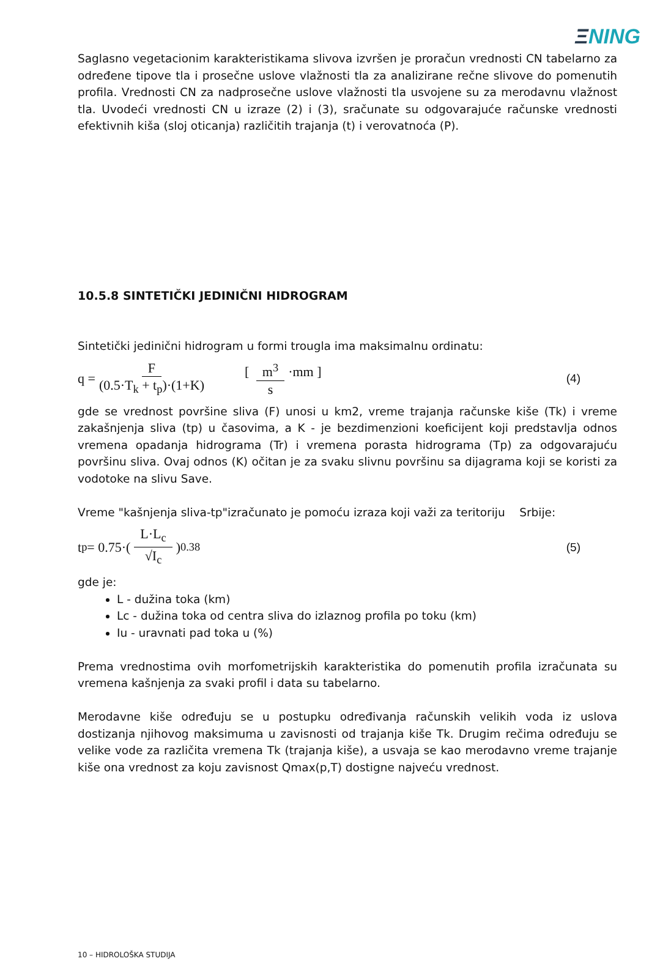ΞNING
Saglasno vegetacionim karakteristikama slivova izvršen je proračun vrednosti CN tabelarno za određene tipove tla i prosečne uslove vlažnosti tla za analizirane rečne slivove do pomenutih profila. Vrednosti CN za nadprosečne uslove vlažnosti tla usvojene su za merodavnu vlažnost tla. Uvodeći vrednosti CN u izraze (2) i (3), sračunate su odgovarajuće računske vrednosti efektivnih kiša (sloj oticanja) različitih trajanja (t) i verovatnoća (P).
10.5.8 SINTETIČKI JEDINIČNI HIDROGRAM
Sintetički jedinični hidrogram u formi trougla ima maksimalnu ordinatu:
q = F (0.5·T<sub>k</sub> + t<sub>p</sub>)·(1+K) [ m<sup>3</sup> s ·mm ] (4)
gde se vrednost površine sliva (F) unosi u km2, vreme trajanja računske kiše (Tk) i vreme zakašnjenja sliva (tp) u časovima, a K - je bezdimenzioni koeficijent koji predstavlja odnos vremena opadanja hidrograma (Tr) i vremena porasta hidrograma (Tp) za odgovarajuću površinu sliva. Ovaj odnos (K) očitan je za svaku slivnu površinu sa dijagrama koji se koristi za vodotoke na slivu Save.
Vreme "kašnjenja sliva-tp"izračunato je pomoću izraza koji važi za teritoriju Srbije:
t<sub>p</sub> = 0.75·( L·L<sub>c</sub> √I<sub>c</sub> )<sup>0.38</sup> (5)
gde je:
L - dužina toka (km)
Lc - dužina toka od centra sliva do izlaznog profila po toku (km)
Iu - uravnati pad toka u (%)
Prema vrednostima ovih morfometrijskih karakteristika do pomenutih profila izračunata su vremena kašnjenja za svaki profil i data su tabelarno.
Merodavne kiše određuju se u postupku određivanja računskih velikih voda iz uslova dostizanja njihovog maksimuma u zavisnosti od trajanja kiše Tk. Drugim rečima određuju se velike vode za različita vremena Tk (trajanja kiše), a usvaja se kao merodavno vreme trajanje kiše ona vrednost za koju zavisnost Qmax(p,T) dostigne najveću vrednost.
10 – HIDROLOŠKA STUDIJA